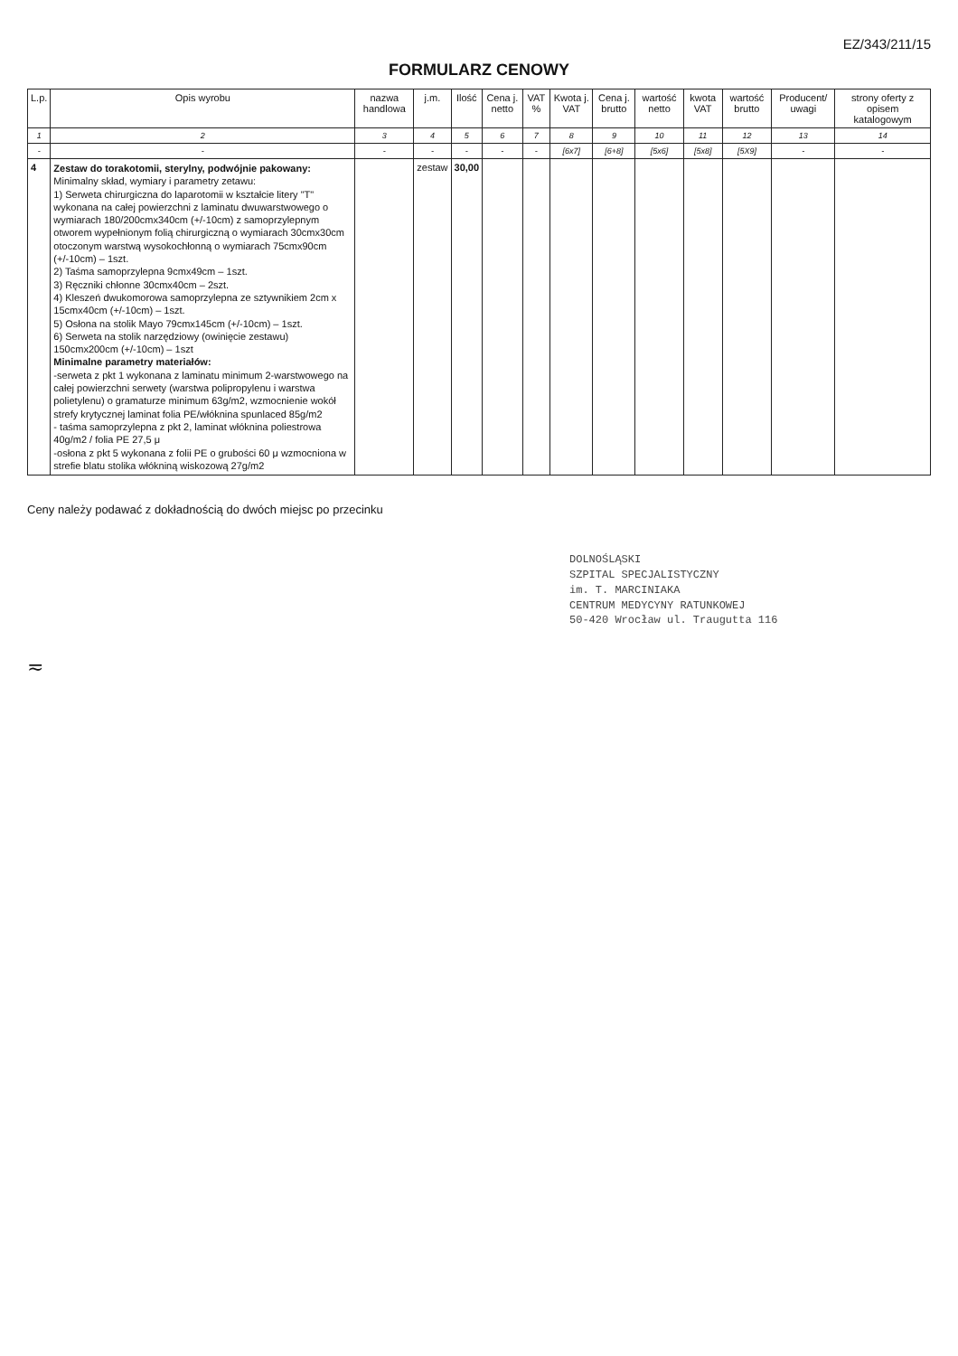EZ/343/211/15
FORMULARZ CENOWY
| L.p. | Opis wyrobu | nazwa handlowa | j.m. | Ilość | Cena j. netto | VAT % | Kwota j. VAT | Cena j. brutto | wartość netto | kwota VAT | wartość brutto | Producent/ uwagi | strony oferty z opisem katalogowym |
| --- | --- | --- | --- | --- | --- | --- | --- | --- | --- | --- | --- | --- | --- |
| 1 | 2 | 3 | 4 | 5 | 6 | 7 | 8 | 9 | 10 | 11 | 12 | 13 | 14 |
| - | - | - | - | - | - | - | [6x7] | [6+8] | [5x6] | [5x8] | [5X9] | - | - |
| 4 | Zestaw do torakotomii, sterylny, podwójnie pakowany: Minimalny skład, wymiary i parametry zetawu: 1) Serweta chirurgiczna do laparotomii w kształcie litery "T" wykonana na całej powierzchni z laminatu dwuwarstwowego o wymiarach 180/200cmx340cm (+/-10cm) z samoprzylepnym otworem wypełnionym folią chirurgiczną o wymiarach 30cmx30cm otoczonym warstwą wysokochłonną o wymiarach 75cmx90cm (+/-10cm) – 1szt. 2) Taśma samoprzylepna 9cmx49cm – 1szt. 3) Ręczniki chłonne 30cmx40cm – 2szt. 4) Kleszeń dwukomorowa samoprzylepna ze sztywnikiem 2cm x 15cmx40cm (+/-10cm) – 1szt. 5) Osłona na stolik Mayo 79cmx145cm (+/-10cm) – 1szt. 6) Serweta na stolik narzędziowy (owinięcie zestawu) 150cmx200cm (+/-10cm) – 1szt Minimalne parametry materiałów: -serweta z pkt 1 wykonana z laminatu minimum 2-warstwowego na całej powierzchni serwety (warstwa polipropylenu i warstwa polietylenu) o gramaturze minimum 63g/m2, wzmocnienie wokół strefy krytycznej laminat folia PE/włóknina spunlaced 85g/m2 - taśma samoprzylepna z pkt 2, laminat włóknina poliestrowa 40g/m2 / folia PE 27,5 μ -osłona z pkt 5 wykonana z folii PE o grubości 60 μ wzmocniona w strefie blatu stolika włókniną wiskozową 27g/m2 | | zestaw | 30,00 | | | | | | | | | |
Ceny należy podawać z dokładnością do dwóch miejsc po przecinku
DOLNOŚLĄSKI
SZPITAL SPECJALISTYCZNY
im. T. MARCINIAKA
CENTRUM MEDYCYNY RATUNKOWEJ
50-420 Wrocław ul. Traugutta 116
≂